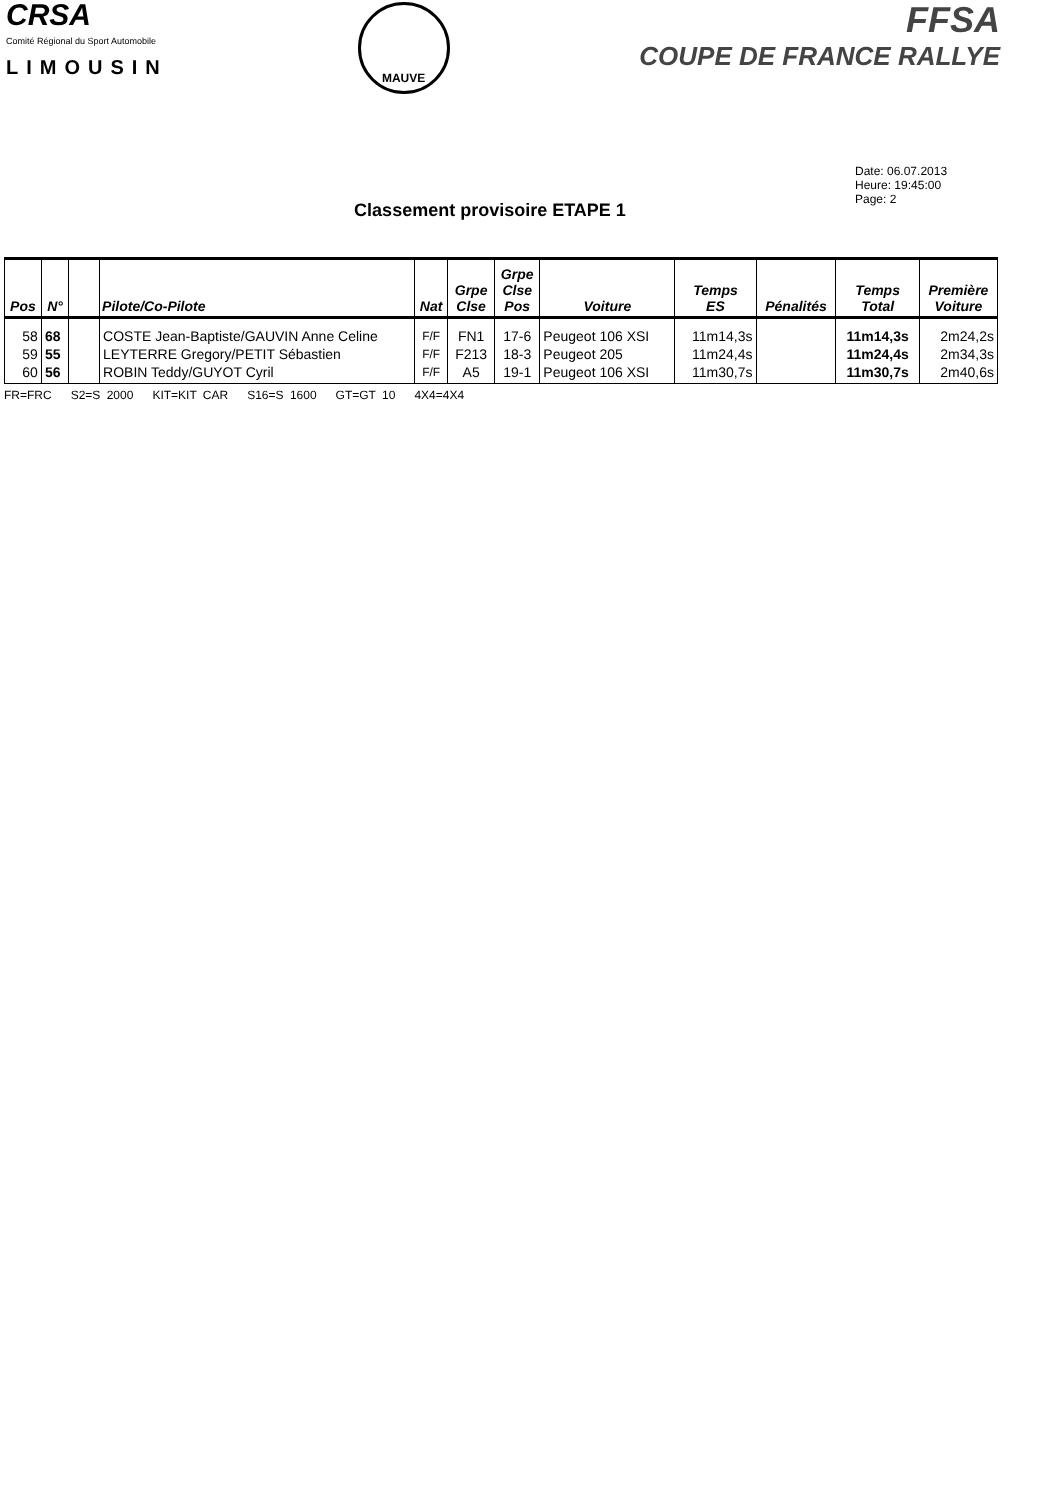CRSA
Comité Régional du Sport Automobile
LIMOUSIN
MAUVE
FFSA
COUPE DE FRANCE RALLYE
Date: 06.07.2013
Heure: 19:45:00
Page: 2
Classement provisoire ETAPE 1
| Pos | N° | | Pilote/Co-Pilote | Nat | Grpe Clse | Grpe Clse Pos | Voiture | Temps ES | Pénalités | Temps Total | Première Voiture |
| --- | --- | --- | --- | --- | --- | --- | --- | --- | --- | --- | --- |
| 58 59 60 | 68 55 56 | | COSTE Jean-Baptiste/GAUVIN Anne Celine LEYTERRE Gregory/PETIT Sébastien ROBIN Teddy/GUYOT Cyril | F/F F/F F/F | FN1 F213 A5 | 17-6 18-3 19-1 | Peugeot 106 XSI Peugeot 205 Peugeot 106 XSI | 11m14,3s 11m24,4s 11m30,7s | | 11m14,3s 11m24,4s 11m30,7s | 2m24,2s 2m34,3s 2m40,6s |
FR=FRC S2=S 2000 KIT=KIT CAR S16=S 1600 GT=GT 10 4X4=4X4